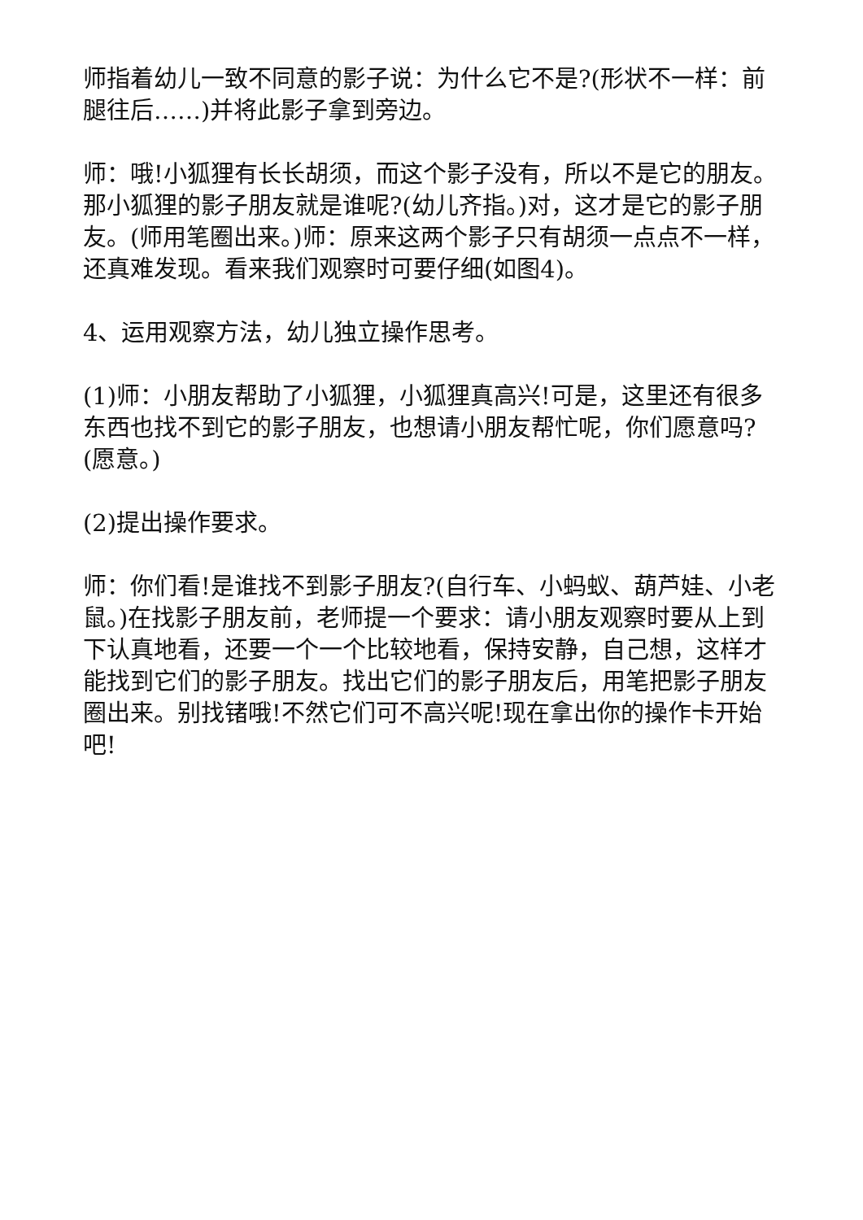师指着幼儿一致不同意的影子说：为什么它不是?(形状不一样：前腿往后……)并将此影子拿到旁边。
师：哦!小狐狸有长长胡须，而这个影子没有，所以不是它的朋友。那小狐狸的影子朋友就是谁呢?(幼儿齐指。)对，这才是它的影子朋友。(师用笔圈出来。)师：原来这两个影子只有胡须一点点不一样，还真难发现。看来我们观察时可要仔细(如图4)。
4、运用观察方法，幼儿独立操作思考。
(1)师：小朋友帮助了小狐狸，小狐狸真高兴!可是，这里还有很多东西也找不到它的影子朋友，也想请小朋友帮忙呢，你们愿意吗?(愿意。)
(2)提出操作要求。
师：你们看!是谁找不到影子朋友?(自行车、小蚂蚁、葫芦娃、小老鼠。)在找影子朋友前，老师提一个要求：请小朋友观察时要从上到下认真地看，还要一个一个比较地看，保持安静，自己想，这样才能找到它们的影子朋友。找出它们的影子朋友后，用笔把影子朋友圈出来。别找锗哦!不然它们可不高兴呢!现在拿出你的操作卡开始吧!